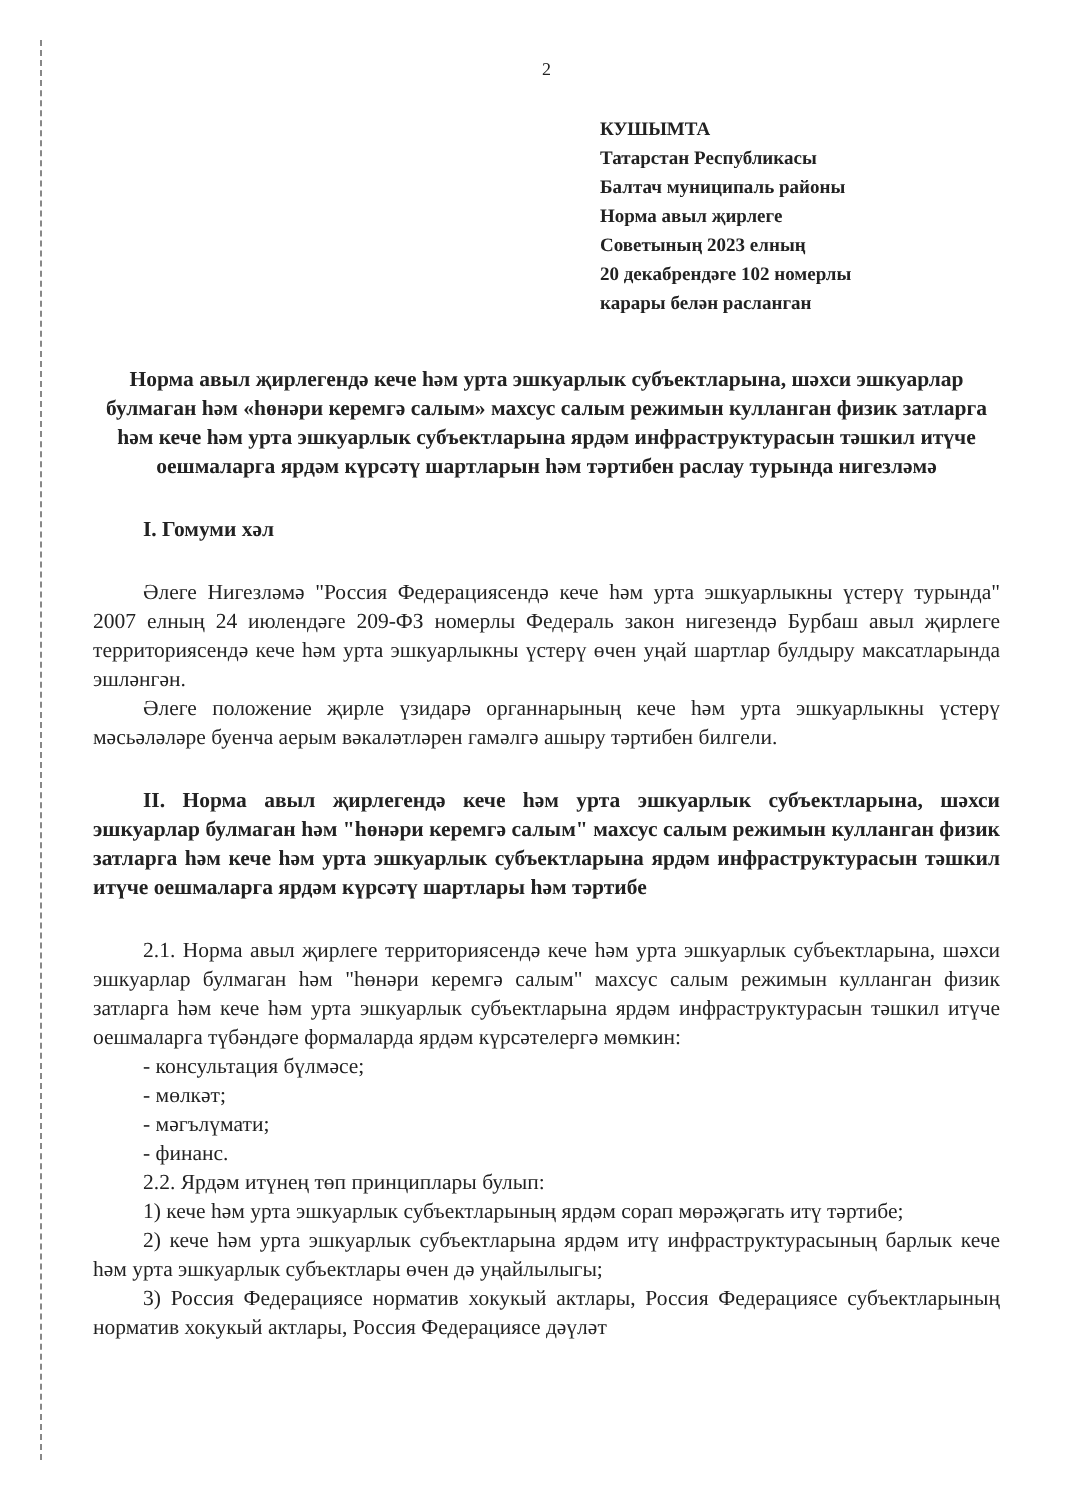2
КУШЫМТА
Татарстан Республикасы
Балтач муниципаль районы
Норма авыл җирлеге
Советының 2023 елның
20 декабрендәге 102 номерлы
карары белән расланган
Норма авыл җирлегендә кече һәм урта эшкуарлык субъектларына, шәхси эшкуарлар булмаган һәм «һөнәри керемгә салым» махсус салым режимын кулланган физик затларга һәм кече һәм урта эшкуарлык субъектларына ярдәм инфраструктурасын тәшкил итүче оешмаларга ярдәм күрсәтү шартларын һәм тәртибен раслау турында нигезләмә
I. Гомуми хәл
Әлеге Нигезләмә "Россия Федерациясендә кече һәм урта эшкуарлыкны үстерү турында" 2007 елның 24 июлендәге 209-ФЗ номерлы Федераль закон нигезендә Бурбаш авыл җирлеге территориясендә кече һәм урта эшкуарлыкны үстерү өчен уңай шартлар булдыру максатларында эшләнгән.
Әлеге положение җирле үзидарә органнарының кече һәм урта эшкуарлыкны үстерү мәсьәләләре буенча аерым вәкаләтләрен гамәлгә ашыру тәртибен билгели.
II. Норма авыл җирлегендә кече һәм урта эшкуарлык субъектларына, шәхси эшкуарлар булмаган һәм "һөнәри керемгә салым" махсус салым режимын кулланган физик затларга һәм кече һәм урта эшкуарлык субъектларына ярдәм инфраструктурасын тәшкил итүче оешмаларга ярдәм күрсәтү шартлары һәм тәртибе
2.1. Норма авыл җирлеге территориясендә кече һәм урта эшкуарлык субъектларына, шәхси эшкуарлар булмаган һәм "һөнәри керемгә салым" махсус салым режимын кулланган физик затларга һәм кече һәм урта эшкуарлык субъектларына ярдәм инфраструктурасын тәшкил итүче оешмаларга түбәндәге формаларда ярдәм күрсәтелергә мөмкин:
- консультация бүлмәсе;
- мөлкәт;
- мәгълүмати;
- финанс.
2.2. Ярдәм итүнең төп принциплары булып:
1) кече һәм урта эшкуарлык субъектларының ярдәм сорап мөрәҗәгать итү тәртибе;
2) кече һәм урта эшкуарлык субъектларына ярдәм итү инфраструктурасының барлык кече һәм урта эшкуарлык субъектлары өчен дә уңайлылыгы;
3) Россия Федерациясе норматив хокукый актлары, Россия Федерациясе субъектларының норматив хокукый актлары, Россия Федерациясе дәүләт